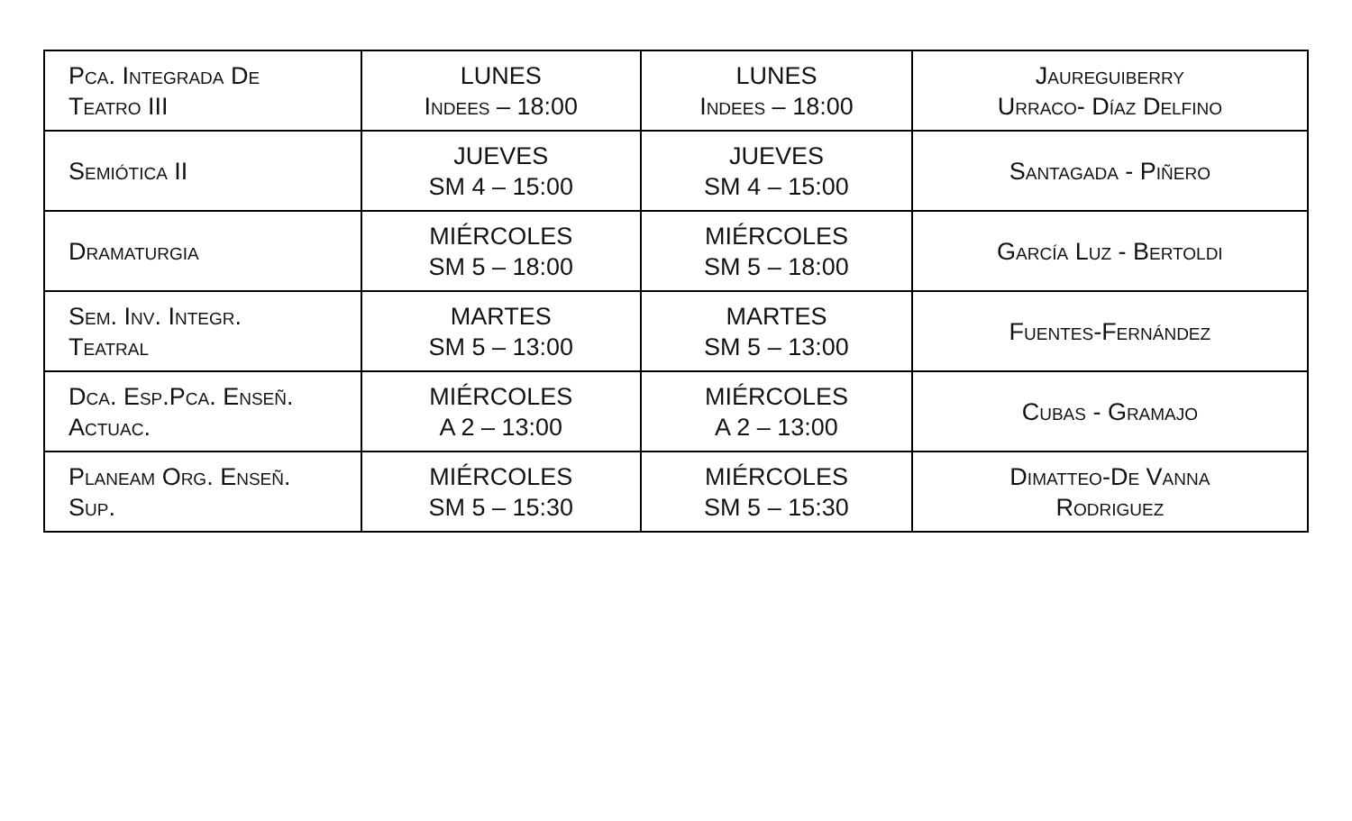| Pca. Integrada De Teatro III | LUNES Indees – 18:00 | LUNES Indees – 18:00 | Jaureguiberry Urraco- Díaz Delfino |
| Semiótica II | JUEVES SM 4 – 15:00 | JUEVES SM 4 – 15:00 | Santagada - Piñero |
| Dramaturgia | MIÉRCOLES SM 5 – 18:00 | MIÉRCOLES SM 5 – 18:00 | García Luz - Bertoldi |
| Sem. Inv. Integr. Teatral | MARTES SM 5 – 13:00 | MARTES SM 5 – 13:00 | Fuentes-Fernández |
| Dca. Esp.Pca. Enseñ. Actuac. | MIÉRCOLES A 2 – 13:00 | MIÉRCOLES A 2 – 13:00 | Cubas - Gramajo |
| Planeam Org. Enseñ. Sup. | MIÉRCOLES SM 5 – 15:30 | MIÉRCOLES SM 5 – 15:30 | Dimatteo-De Vanna Rodriguez |